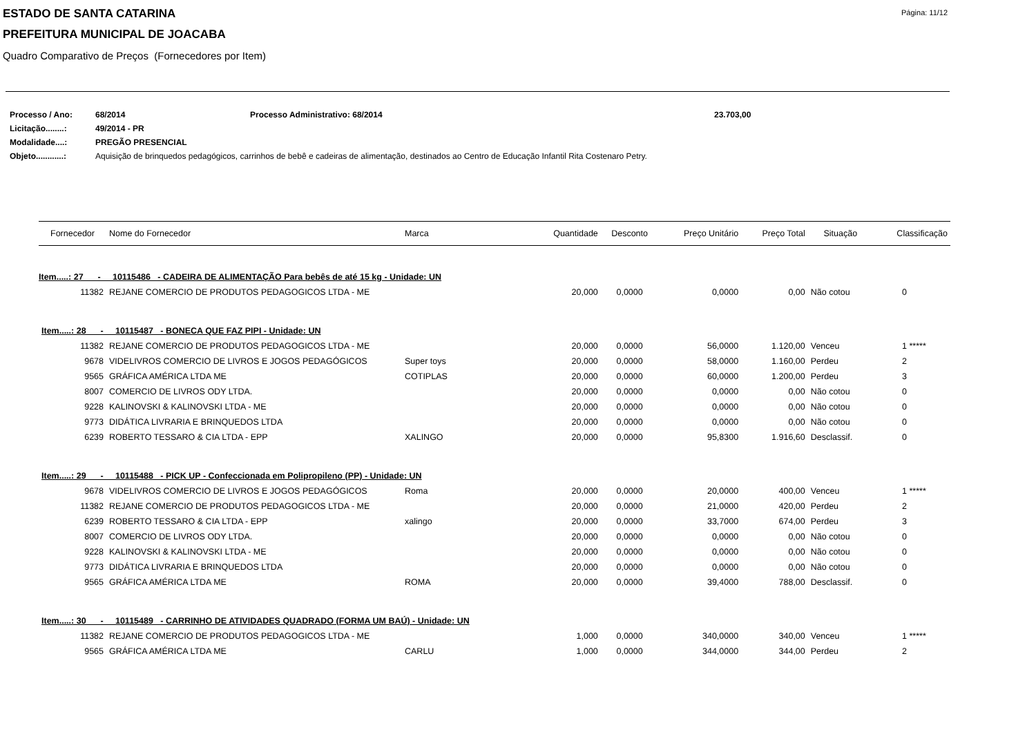ESTADO DE SANTA CATARINA Página: 11/12
PREFEITURA MUNICIPAL DE JOACABA
Quadro Comparativo de Preços (Fornecedores por Item)
| Processo / Ano: | 68/2014 | Processo Administrativo: 68/2014 | 23.703,00 |
| Licitação........: | 49/2014 - PR | | |
| Modalidade....: | PREGÃO PRESENCIAL | | |
| Objeto............: | Aquisição de brinquedos pedagógicos, carrinhos de bebê e cadeiras de alimentação, destinados ao Centro de Educação Infantil Rita Costenaro Petry. | | |
| Fornecedor | Nome do Fornecedor | Marca | Quantidade | Desconto | Preço Unitário | Preço Total | Situação | Classificação |
| --- | --- | --- | --- | --- | --- | --- | --- | --- |
| Item.....: 27 - 10115486 - CADEIRA DE ALIMENTAÇÃO Para bebês de até 15 kg - Unidade: UN | | | | | | | | |
| 11382 | REJANE COMERCIO DE PRODUTOS PEDAGOGICOS LTDA - ME | | 20,000 | 0,0000 | 0,0000 | 0,00 | Não cotou | 0 |
| Item.....: 28 - 10115487 - BONECA QUE FAZ PIPI - Unidade: UN | | | | | | | | |
| 11382 | REJANE COMERCIO DE PRODUTOS PEDAGOGICOS LTDA - ME | | 20,000 | 0,0000 | 56,0000 | 1.120,00 | Venceu | 1 ***** |
| 9678 | VIDELIVROS COMERCIO DE LIVROS E JOGOS PEDAGÓGICOS | Super toys | 20,000 | 0,0000 | 58,0000 | 1.160,00 | Perdeu | 2 |
| 9565 | GRÁFICA AMÉRICA LTDA ME | COTIPLAS | 20,000 | 0,0000 | 60,0000 | 1.200,00 | Perdeu | 3 |
| 8007 | COMERCIO DE LIVROS ODY LTDA. | | 20,000 | 0,0000 | 0,0000 | 0,00 | Não cotou | 0 |
| 9228 | KALINOVSKI & KALINOVSKI LTDA - ME | | 20,000 | 0,0000 | 0,0000 | 0,00 | Não cotou | 0 |
| 9773 | DIDÁTICA LIVRARIA E BRINQUEDOS LTDA | | 20,000 | 0,0000 | 0,0000 | 0,00 | Não cotou | 0 |
| 6239 | ROBERTO TESSARO & CIA LTDA - EPP | XALINGO | 20,000 | 0,0000 | 95,8300 | 1.916,60 | Desclassif. | 0 |
| Item.....: 29 - 10115488 - PICK UP - Confeccionada em Polipropileno (PP) - Unidade: UN | | | | | | | | |
| 9678 | VIDELIVROS COMERCIO DE LIVROS E JOGOS PEDAGÓGICOS | Roma | 20,000 | 0,0000 | 20,0000 | 400,00 | Venceu | 1 ***** |
| 11382 | REJANE COMERCIO DE PRODUTOS PEDAGOGICOS LTDA - ME | | 20,000 | 0,0000 | 21,0000 | 420,00 | Perdeu | 2 |
| 6239 | ROBERTO TESSARO & CIA LTDA - EPP | xalingo | 20,000 | 0,0000 | 33,7000 | 674,00 | Perdeu | 3 |
| 8007 | COMERCIO DE LIVROS ODY LTDA. | | 20,000 | 0,0000 | 0,0000 | 0,00 | Não cotou | 0 |
| 9228 | KALINOVSKI & KALINOVSKI LTDA - ME | | 20,000 | 0,0000 | 0,0000 | 0,00 | Não cotou | 0 |
| 9773 | DIDÁTICA LIVRARIA E BRINQUEDOS LTDA | | 20,000 | 0,0000 | 0,0000 | 0,00 | Não cotou | 0 |
| 9565 | GRÁFICA AMÉRICA LTDA ME | ROMA | 20,000 | 0,0000 | 39,4000 | 788,00 | Desclassif. | 0 |
| Item.....: 30 - 10115489 - CARRINHO DE ATIVIDADES QUADRADO (FORMA UM BAÚ) - Unidade: UN | | | | | | | | |
| 11382 | REJANE COMERCIO DE PRODUTOS PEDAGOGICOS LTDA - ME | | 1,000 | 0,0000 | 340,0000 | 340,00 | Venceu | 1 ***** |
| 9565 | GRÁFICA AMÉRICA LTDA ME | CARLU | 1,000 | 0,0000 | 344,0000 | 344,00 | Perdeu | 2 |